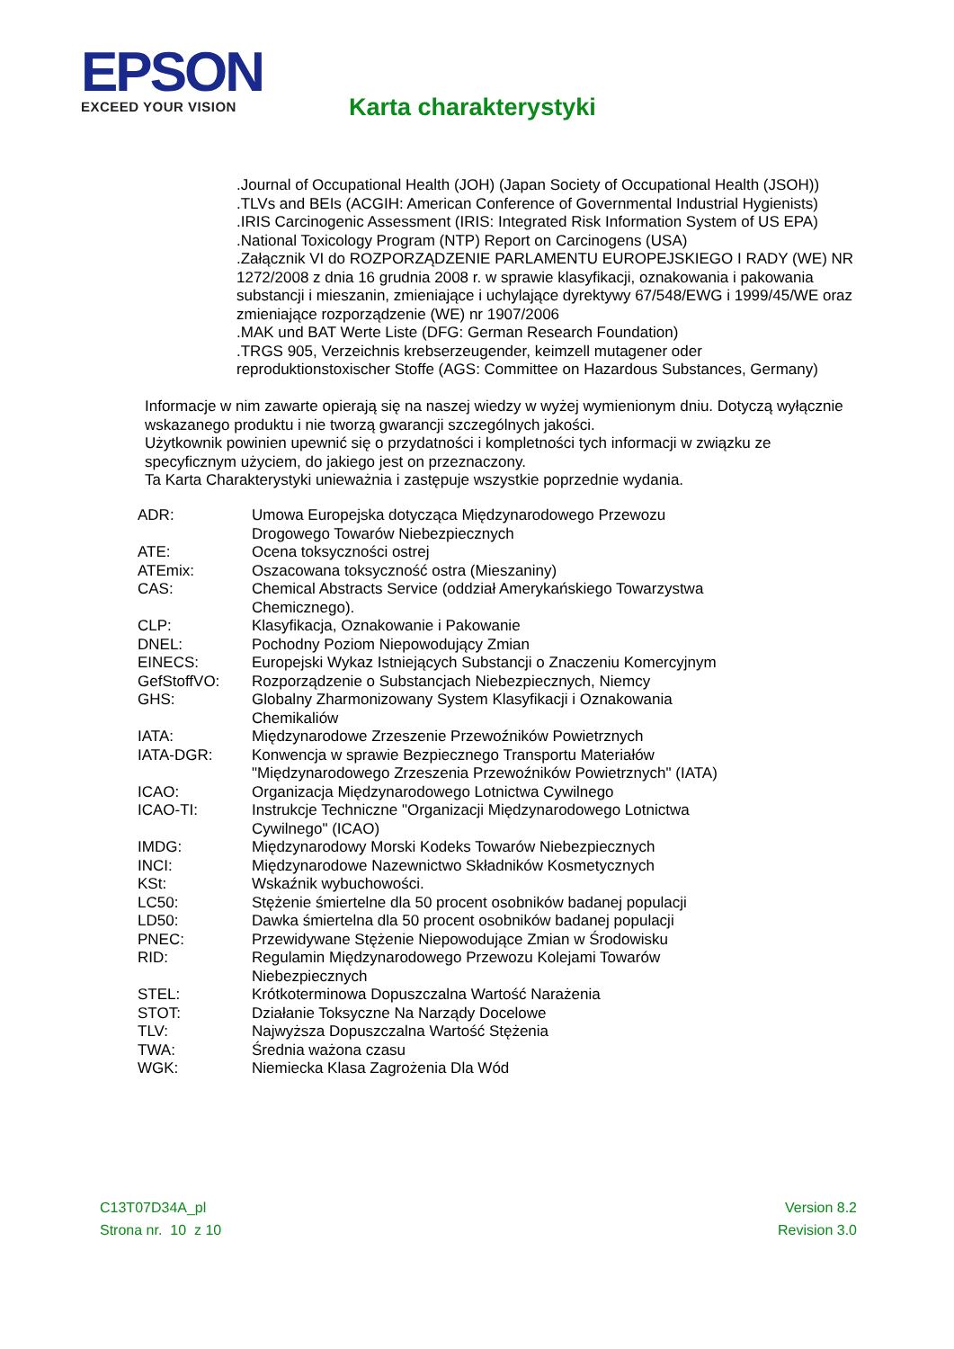EPSON
EXCEED YOUR VISION
Karta charakterystyki
.Journal of Occupational Health (JOH) (Japan Society of Occupational Health (JSOH))
.TLVs and BEIs (ACGIH: American Conference of Governmental Industrial Hygienists)
.IRIS Carcinogenic Assessment (IRIS: Integrated Risk Information System of US EPA)
.National Toxicology Program (NTP) Report on Carcinogens (USA)
.Załącznik VI do ROZPORZĄDZENIE PARLAMENTU EUROPEJSKIEGO I RADY (WE) NR 1272/2008 z dnia 16 grudnia 2008 r. w sprawie klasyfikacji, oznakowania i pakowania substancji i mieszanin, zmieniające i uchylające dyrektywy 67/548/EWG i 1999/45/WE oraz zmieniające rozporządzenie (WE) nr 1907/2006
.MAK und BAT Werte Liste (DFG: German Research Foundation)
.TRGS 905, Verzeichnis krebserzeugender, keimzell mutagener oder reproduktionstoxischer Stoffe (AGS: Committee on Hazardous Substances, Germany)
Informacje w nim zawarte opierają się na naszej wiedzy w wyżej wymienionym dniu. Dotyczą wyłącznie wskazanego produktu i nie tworzą gwarancji szczególnych jakości.
Użytkownik powinien upewnić się o przydatności i kompletności tych informacji w związku ze specyficznym użyciem, do jakiego jest on przeznaczony.
Ta Karta Charakterystyki unieważnia i zastępuje wszystkie poprzednie wydania.
| ADR: | Umowa Europejska dotycząca Międzynarodowego Przewozu Drogowego Towarów Niebezpiecznych |
| ATE: | Ocena toksyczności ostrej |
| ATEmix: | Oszacowana toksyczność ostra (Mieszaniny) |
| CAS: | Chemical Abstracts Service (oddział Amerykańskiego Towarzystwa Chemicznego). |
| CLP: | Klasyfikacja, Oznakowanie i Pakowanie |
| DNEL: | Pochodny Poziom Niepowodujący Zmian |
| EINECS: | Europejski Wykaz Istniejących Substancji o Znaczeniu Komercyjnym |
| GefStoffVO: | Rozporządzenie o Substancjach Niebezpiecznych, Niemcy |
| GHS: | Globalny Zharmonizowany System Klasyfikacji i Oznakowania Chemikaliów |
| IATA: | Międzynarodowe Zrzeszenie Przewoźników Powietrznych |
| IATA-DGR: | Konwencja w sprawie Bezpiecznego Transportu Materiałów "Międzynarodowego Zrzeszenia Przewoźników Powietrznych" (IATA) |
| ICAO: | Organizacja Międzynarodowego Lotnictwa Cywilnego |
| ICAO-TI: | Instrukcje Techniczne "Organizacji Międzynarodowego Lotnictwa Cywilnego" (ICAO) |
| IMDG: | Międzynarodowy Morski Kodeks Towarów Niebezpiecznych |
| INCI: | Międzynarodowe Nazewnictwo Składników Kosmetycznych |
| KSt: | Wskaźnik wybuchowości. |
| LC50: | Stężenie śmiertelne dla 50 procent osobników badanej populacji |
| LD50: | Dawka śmiertelna dla 50 procent osobników badanej populacji |
| PNEC: | Przewidywane Stężenie Niepowodujące Zmian w Środowisku |
| RID: | Regulamin Międzynarodowego Przewozu Kolejami Towarów Niebezpiecznych |
| STEL: | Krótkoterminowa Dopuszczalna Wartość Narażenia |
| STOT: | Działanie Toksyczne Na Narządy Docelowe |
| TLV: | Najwyższa Dopuszczalna Wartość Stężenia |
| TWA: | Średnia ważona czasu |
| WGK: | Niemiecka Klasa Zagrożenia Dla Wód |
C13T07D34A_pl
Strona nr. 10 z 10
Version 8.2
Revision 3.0